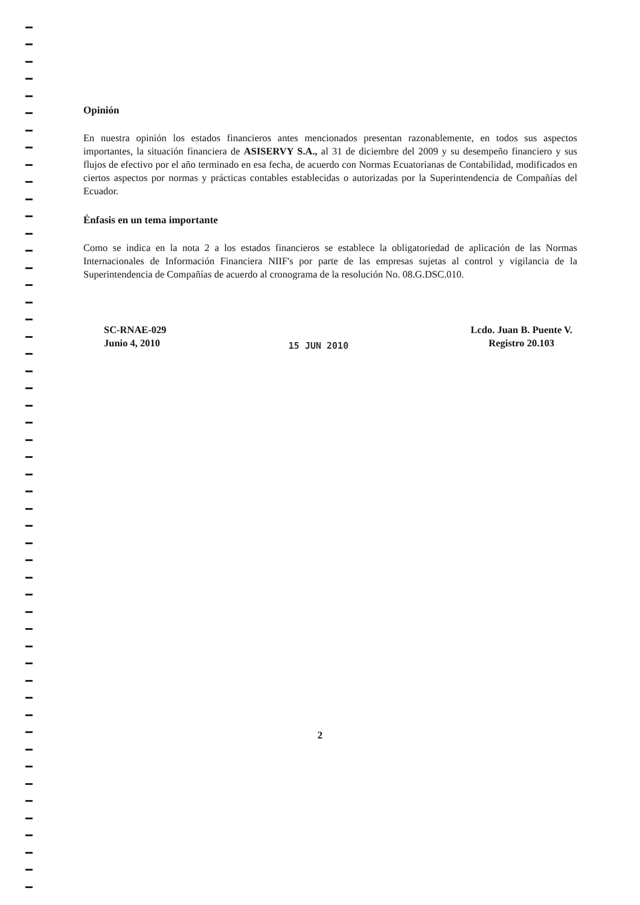Opinión
En nuestra opinión los estados financieros antes mencionados presentan razonablemente, en todos sus aspectos importantes, la situación financiera de ASISERVY S.A., al 31 de diciembre del 2009 y su desempeño financiero y sus flujos de efectivo por el año terminado en esa fecha, de acuerdo con Normas Ecuatorianas de Contabilidad, modificados en ciertos aspectos por normas y prácticas contables establecidas o autorizadas por la Superintendencia de Compañías del Ecuador.
Énfasis en un tema importante
Como se indica en la nota 2 a los estados financieros se establece la obligatoriedad de aplicación de las Normas Internacionales de Información Financiera NIIF's por parte de las empresas sujetas al control y vigilancia de la Superintendencia de Compañías de acuerdo al cronograma de la resolución No. 08.G.DSC.010.
SC-RNAE-029
Junio 4, 2010
15 JUN 2010
Lcdo. Juan B. Puente V.
Registro 20.103
2